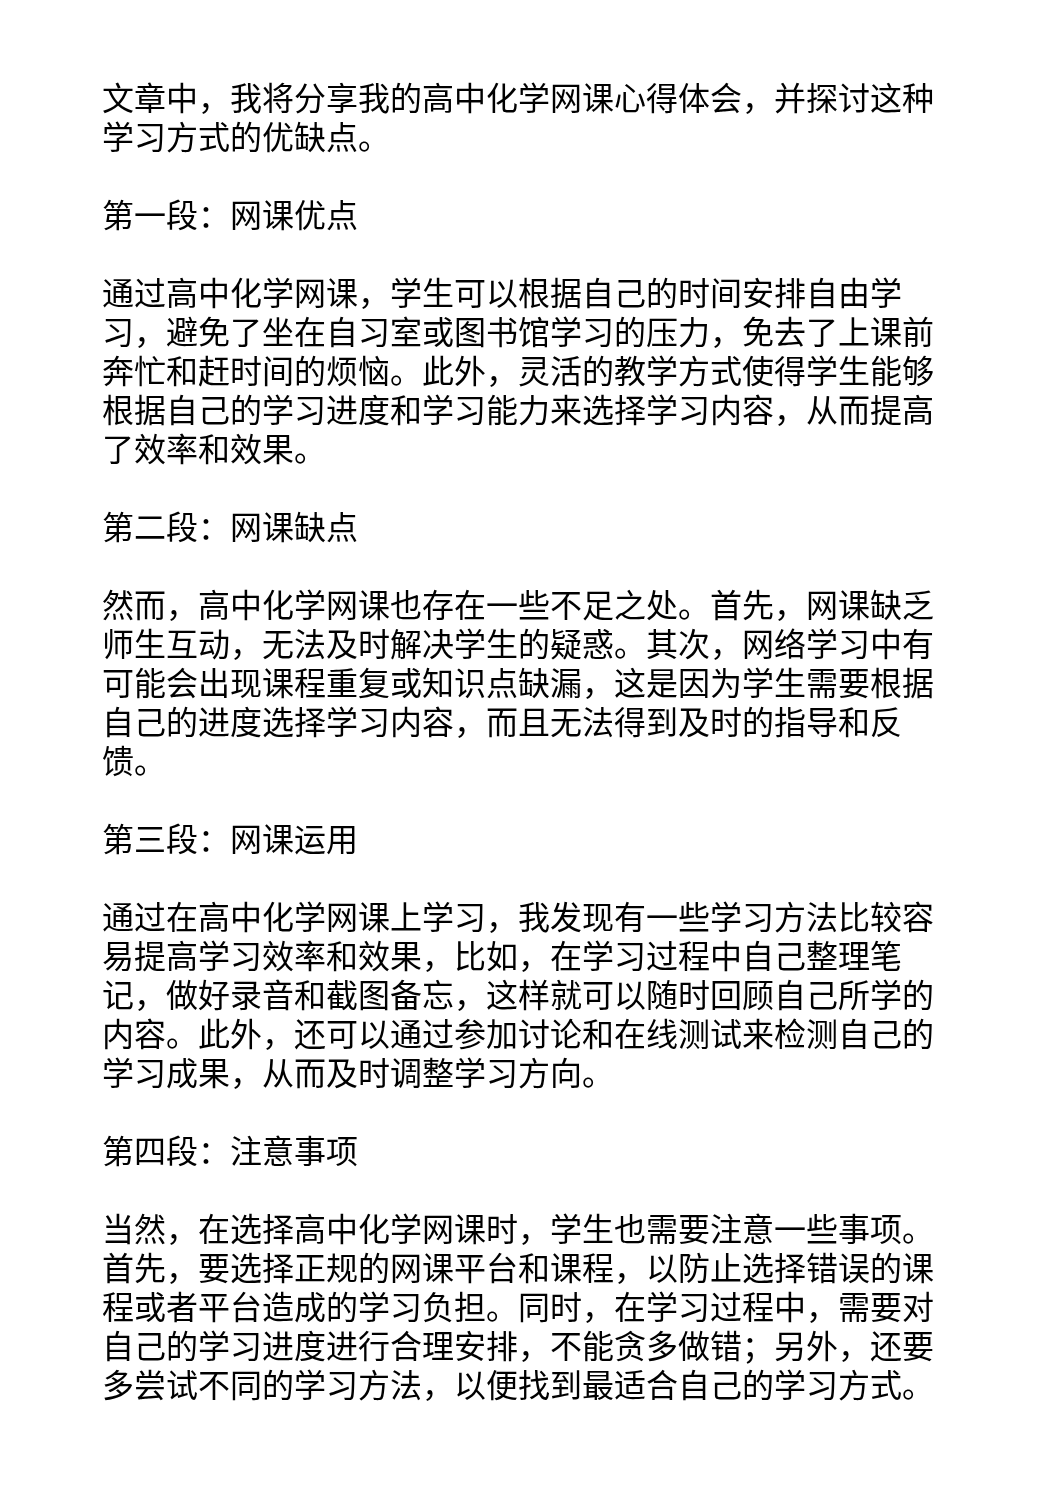文章中，我将分享我的高中化学网课心得体会，并探讨这种学习方式的优缺点。
第一段：网课优点
通过高中化学网课，学生可以根据自己的时间安排自由学习，避免了坐在自习室或图书馆学习的压力，免去了上课前奔忙和赶时间的烦恼。此外，灵活的教学方式使得学生能够根据自己的学习进度和学习能力来选择学习内容，从而提高了效率和效果。
第二段：网课缺点
然而，高中化学网课也存在一些不足之处。首先，网课缺乏师生互动，无法及时解决学生的疑惑。其次，网络学习中有可能会出现课程重复或知识点缺漏，这是因为学生需要根据自己的进度选择学习内容，而且无法得到及时的指导和反馈。
第三段：网课运用
通过在高中化学网课上学习，我发现有一些学习方法比较容易提高学习效率和效果，比如，在学习过程中自己整理笔记，做好录音和截图备忘，这样就可以随时回顾自己所学的内容。此外，还可以通过参加讨论和在线测试来检测自己的学习成果，从而及时调整学习方向。
第四段：注意事项
当然，在选择高中化学网课时，学生也需要注意一些事项。首先，要选择正规的网课平台和课程，以防止选择错误的课程或者平台造成的学习负担。同时，在学习过程中，需要对自己的学习进度进行合理安排，不能贪多做错；另外，还要多尝试不同的学习方法，以便找到最适合自己的学习方式。